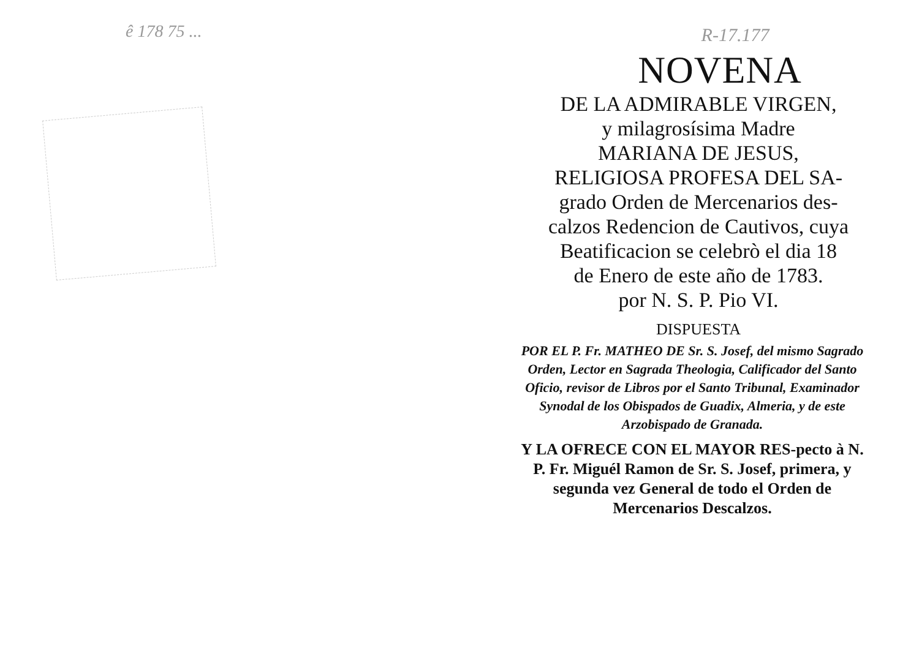ê 178 75 ...
R-17.177
NOVENA
DE LA ADMIRABLE VIRGEN,
y milagrosísima Madre
MARIANA DE JESUS,
RELIGIOSA PROFESA DEL SA-
grado Orden de Mercenarios des-
calzos Redencion de Cautivos, cuya
Beatificacion se celebrò el dia 18
de Enero de este año de 1783.
por N. S. P. Pio VI.
DISPUESTA
POR EL P. Fr. MATHEO DE Sr. S. Josef, del mismo Sagrado Orden, Lector en Sagrada Theologia, Calificador del Santo Oficio, revisor de Libros por el Santo Tribunal, Examinador Synodal de los Obispados de Guadix, Almeria, y de este Arzobispado de Granada.
Y LA OFRECE CON EL MAYOR RES-pecto à N. P. Fr. Miguél Ramon de Sr. S. Josef, primera, y segunda vez General de todo el Orden de Mercenarios Descalzos.